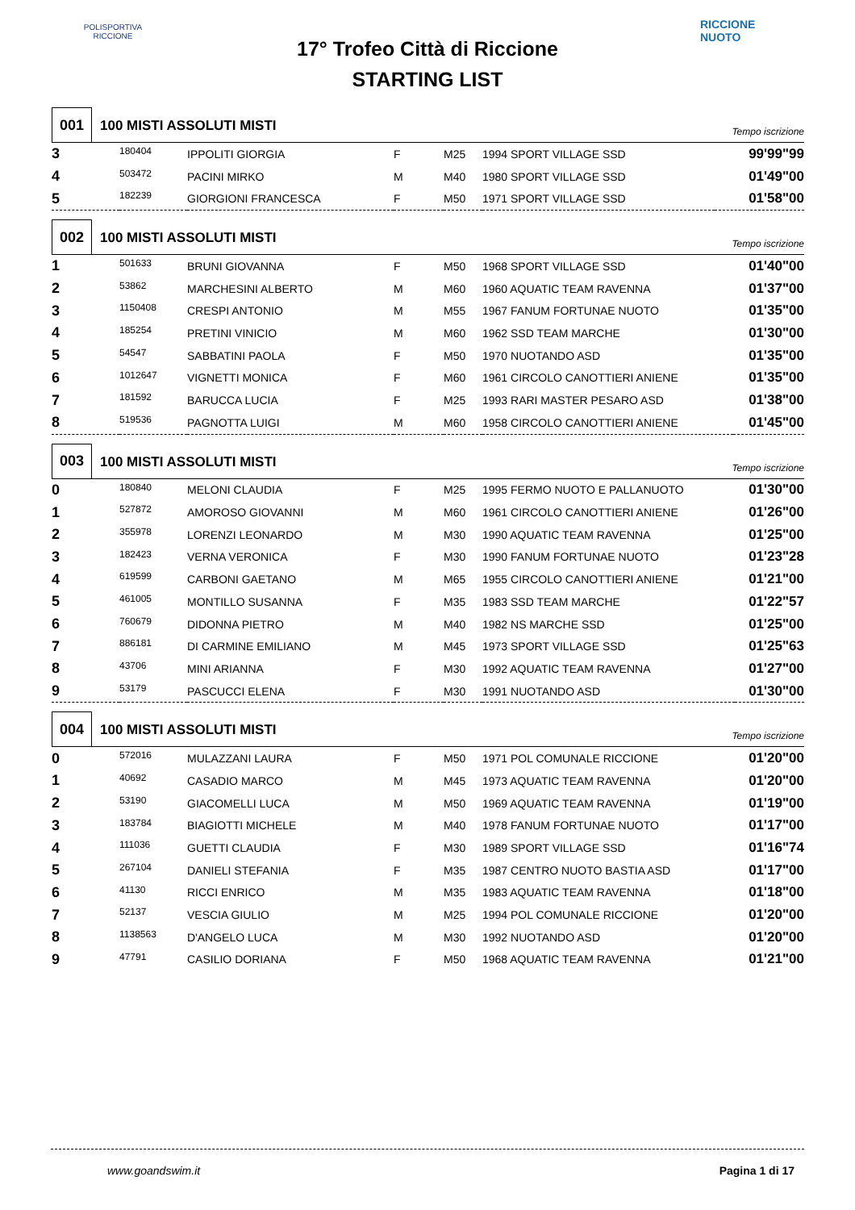POLISPORTIVA RICCIONE
RICCIONE NUOTO
17° Trofeo Città di Riccione
STARTING LIST
001
100 MISTI ASSOLUTI MISTI
Tempo iscrizione
| 3 | 180404 | IPPOLITI GIORGIA | F | M25 | 1994 SPORT VILLAGE SSD | 99'99"99 |
| 4 | 503472 | PACINI MIRKO | M | M40 | 1980 SPORT VILLAGE SSD | 01'49"00 |
| 5 | 182239 | GIORGIONI FRANCESCA | F | M50 | 1971 SPORT VILLAGE SSD | 01'58"00 |
002
100 MISTI ASSOLUTI MISTI
Tempo iscrizione
| 1 | 501633 | BRUNI GIOVANNA | F | M50 | 1968 SPORT VILLAGE SSD | 01'40"00 |
| 2 | 53862 | MARCHESINI ALBERTO | M | M60 | 1960 AQUATIC TEAM RAVENNA | 01'37"00 |
| 3 | 1150408 | CRESPI ANTONIO | M | M55 | 1967 FANUM FORTUNAE NUOTO | 01'35"00 |
| 4 | 185254 | PRETINI VINICIO | M | M60 | 1962 SSD TEAM MARCHE | 01'30"00 |
| 5 | 54547 | SABBATINI PAOLA | F | M50 | 1970 NUOTANDO ASD | 01'35"00 |
| 6 | 1012647 | VIGNETTI MONICA | F | M60 | 1961 CIRCOLO CANOTTIERI ANIENE | 01'35"00 |
| 7 | 181592 | BARUCCA LUCIA | F | M25 | 1993 RARI MASTER PESARO ASD | 01'38"00 |
| 8 | 519536 | PAGNOTTA LUIGI | M | M60 | 1958 CIRCOLO CANOTTIERI ANIENE | 01'45"00 |
003
100 MISTI ASSOLUTI MISTI
Tempo iscrizione
| 0 | 180840 | MELONI CLAUDIA | F | M25 | 1995 FERMO NUOTO E PALLANUOTO | 01'30"00 |
| 1 | 527872 | AMOROSO GIOVANNI | M | M60 | 1961 CIRCOLO CANOTTIERI ANIENE | 01'26"00 |
| 2 | 355978 | LORENZI LEONARDO | M | M30 | 1990 AQUATIC TEAM RAVENNA | 01'25"00 |
| 3 | 182423 | VERNA VERONICA | F | M30 | 1990 FANUM FORTUNAE NUOTO | 01'23"28 |
| 4 | 619599 | CARBONI GAETANO | M | M65 | 1955 CIRCOLO CANOTTIERI ANIENE | 01'21"00 |
| 5 | 461005 | MONTILLO SUSANNA | F | M35 | 1983 SSD TEAM MARCHE | 01'22"57 |
| 6 | 760679 | DIDONNA PIETRO | M | M40 | 1982 NS MARCHE SSD | 01'25"00 |
| 7 | 886181 | DI CARMINE EMILIANO | M | M45 | 1973 SPORT VILLAGE SSD | 01'25"63 |
| 8 | 43706 | MINI ARIANNA | F | M30 | 1992 AQUATIC TEAM RAVENNA | 01'27"00 |
| 9 | 53179 | PASCUCCI ELENA | F | M30 | 1991 NUOTANDO ASD | 01'30"00 |
004
100 MISTI ASSOLUTI MISTI
Tempo iscrizione
| 0 | 572016 | MULAZZANI LAURA | F | M50 | 1971 POL COMUNALE RICCIONE | 01'20"00 |
| 1 | 40692 | CASADIO MARCO | M | M45 | 1973 AQUATIC TEAM RAVENNA | 01'20"00 |
| 2 | 53190 | GIACOMELLI LUCA | M | M50 | 1969 AQUATIC TEAM RAVENNA | 01'19"00 |
| 3 | 183784 | BIAGIOTTI MICHELE | M | M40 | 1978 FANUM FORTUNAE NUOTO | 01'17"00 |
| 4 | 111036 | GUETTI CLAUDIA | F | M30 | 1989 SPORT VILLAGE SSD | 01'16"74 |
| 5 | 267104 | DANIELI STEFANIA | F | M35 | 1987 CENTRO NUOTO BASTIA ASD | 01'17"00 |
| 6 | 41130 | RICCI ENRICO | M | M35 | 1983 AQUATIC TEAM RAVENNA | 01'18"00 |
| 7 | 52137 | VESCIA GIULIO | M | M25 | 1994 POL COMUNALE RICCIONE | 01'20"00 |
| 8 | 1138563 | D'ANGELO LUCA | M | M30 | 1992 NUOTANDO ASD | 01'20"00 |
| 9 | 47791 | CASILIO DORIANA | F | M50 | 1968 AQUATIC TEAM RAVENNA | 01'21"00 |
www.goandswim.it Pagina 1 di 17